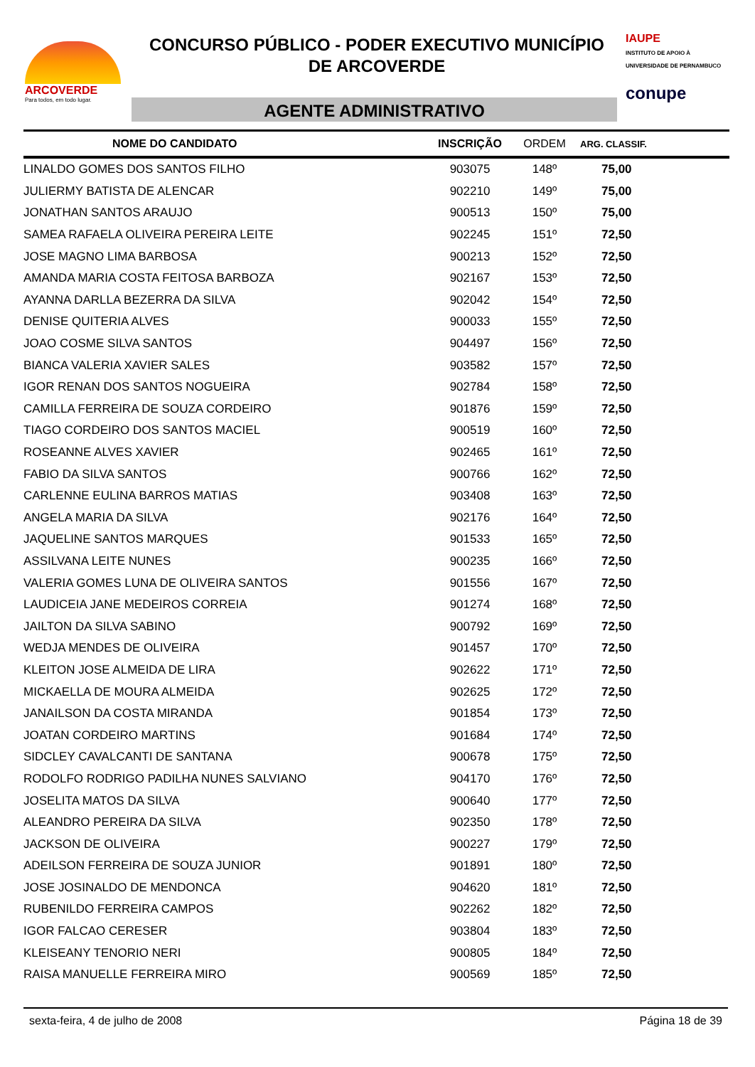ARCOVERDE
Para todos, em todo lugar.
CONCURSO PÚBLICO - PODER EXECUTIVO MUNICÍPIO
DE ARCOVERDE
AGENTE ADMINISTRATIVO
IAUPE
INSTITUTO DE APOIO À UNIVERSIDADE DE PERNAMBUCO
conupe
| NOME DO CANDIDATO | INSCRIÇÃO | ORDEM | ARG. CLASSIF. |
| --- | --- | --- | --- |
| LINALDO GOMES DOS SANTOS FILHO | 903075 | 148º | 75,00 |
| JULIERMY BATISTA DE ALENCAR | 902210 | 149º | 75,00 |
| JONATHAN SANTOS ARAUJO | 900513 | 150º | 75,00 |
| SAMEA RAFAELA OLIVEIRA PEREIRA LEITE | 902245 | 151º | 72,50 |
| JOSE MAGNO LIMA BARBOSA | 900213 | 152º | 72,50 |
| AMANDA MARIA COSTA FEITOSA BARBOZA | 902167 | 153º | 72,50 |
| AYANNA DARLLA BEZERRA DA SILVA | 902042 | 154º | 72,50 |
| DENISE QUITERIA ALVES | 900033 | 155º | 72,50 |
| JOAO COSME SILVA SANTOS | 904497 | 156º | 72,50 |
| BIANCA VALERIA XAVIER SALES | 903582 | 157º | 72,50 |
| IGOR RENAN DOS SANTOS NOGUEIRA | 902784 | 158º | 72,50 |
| CAMILLA FERREIRA DE SOUZA CORDEIRO | 901876 | 159º | 72,50 |
| TIAGO CORDEIRO DOS SANTOS MACIEL | 900519 | 160º | 72,50 |
| ROSEANNE ALVES XAVIER | 902465 | 161º | 72,50 |
| FABIO DA SILVA SANTOS | 900766 | 162º | 72,50 |
| CARLENNE EULINA BARROS MATIAS | 903408 | 163º | 72,50 |
| ANGELA MARIA DA SILVA | 902176 | 164º | 72,50 |
| JAQUELINE SANTOS MARQUES | 901533 | 165º | 72,50 |
| ASSILVANA LEITE NUNES | 900235 | 166º | 72,50 |
| VALERIA GOMES LUNA DE OLIVEIRA SANTOS | 901556 | 167º | 72,50 |
| LAUDICEIA JANE MEDEIROS CORREIA | 901274 | 168º | 72,50 |
| JAILTON DA SILVA SABINO | 900792 | 169º | 72,50 |
| WEDJA MENDES DE OLIVEIRA | 901457 | 170º | 72,50 |
| KLEITON JOSE ALMEIDA DE LIRA | 902622 | 171º | 72,50 |
| MICKAELLA DE MOURA ALMEIDA | 902625 | 172º | 72,50 |
| JANAILSON DA COSTA MIRANDA | 901854 | 173º | 72,50 |
| JOATAN CORDEIRO MARTINS | 901684 | 174º | 72,50 |
| SIDCLEY CAVALCANTI DE SANTANA | 900678 | 175º | 72,50 |
| RODOLFO RODRIGO PADILHA NUNES SALVIANO | 904170 | 176º | 72,50 |
| JOSELITA MATOS DA SILVA | 900640 | 177º | 72,50 |
| ALEANDRO PEREIRA DA SILVA | 902350 | 178º | 72,50 |
| JACKSON DE OLIVEIRA | 900227 | 179º | 72,50 |
| ADEILSON FERREIRA DE SOUZA JUNIOR | 901891 | 180º | 72,50 |
| JOSE JOSINALDO DE MENDONCA | 904620 | 181º | 72,50 |
| RUBENILDO FERREIRA CAMPOS | 902262 | 182º | 72,50 |
| IGOR FALCAO CERESER | 903804 | 183º | 72,50 |
| KLEISEANY TENORIO NERI | 900805 | 184º | 72,50 |
| RAISA MANUELLE FERREIRA MIRO | 900569 | 185º | 72,50 |
sexta-feira, 4 de julho de 2008 Página 18 de 39